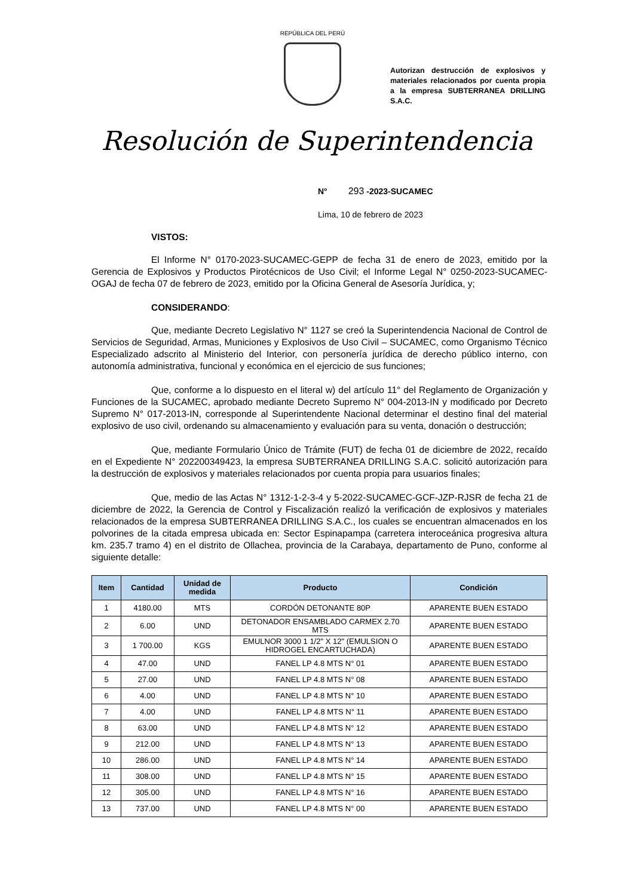REPÚBLICA DEL PERÚ
Autorizan destrucción de explosivos y materiales relacionados por cuenta propia a la empresa SUBTERRANEA DRILLING S.A.C.
Resolución de Superintendencia
N° 293 -2023-SUCAMEC
Lima, 10 de febrero de 2023
VISTOS:
El Informe N° 0170-2023-SUCAMEC-GEPP de fecha 31 de enero de 2023, emitido por la Gerencia de Explosivos y Productos Pirotécnicos de Uso Civil; el Informe Legal N° 0250-2023-SUCAMEC-OGAJ de fecha 07 de febrero de 2023, emitido por la Oficina General de Asesoría Jurídica, y;
CONSIDERANDO:
Que, mediante Decreto Legislativo N° 1127 se creó la Superintendencia Nacional de Control de Servicios de Seguridad, Armas, Municiones y Explosivos de Uso Civil – SUCAMEC, como Organismo Técnico Especializado adscrito al Ministerio del Interior, con personería jurídica de derecho público interno, con autonomía administrativa, funcional y económica en el ejercicio de sus funciones;
Que, conforme a lo dispuesto en el literal w) del artículo 11° del Reglamento de Organización y Funciones de la SUCAMEC, aprobado mediante Decreto Supremo N° 004-2013-IN y modificado por Decreto Supremo N° 017-2013-IN, corresponde al Superintendente Nacional determinar el destino final del material explosivo de uso civil, ordenando su almacenamiento y evaluación para su venta, donación o destrucción;
Que, mediante Formulario Único de Trámite (FUT) de fecha 01 de diciembre de 2022, recaído en el Expediente N° 202200349423, la empresa SUBTERRANEA DRILLING S.A.C. solicitó autorización para la destrucción de explosivos y materiales relacionados por cuenta propia para usuarios finales;
Que, medio de las Actas N° 1312-1-2-3-4 y 5-2022-SUCAMEC-GCF-JZP-RJSR de fecha 21 de diciembre de 2022, la Gerencia de Control y Fiscalización realizó la verificación de explosivos y materiales relacionados de la empresa SUBTERRANEA DRILLING S.A.C., los cuales se encuentran almacenados en los polvorines de la citada empresa ubicada en: Sector Espinapampa (carretera interoceánica progresiva altura km. 235.7 tramo 4) en el distrito de Ollachea, provincia de la Carabaya, departamento de Puno, conforme al siguiente detalle:
| Item | Cantidad | Unidad de medida | Producto | Condición |
| --- | --- | --- | --- | --- |
| 1 | 4180.00 | MTS | CORDÓN DETONANTE 80P | APARENTE BUEN ESTADO |
| 2 | 6.00 | UND | DETONADOR ENSAMBLADO CARMEX 2.70 MTS | APARENTE BUEN ESTADO |
| 3 | 1 700.00 | KGS | EMULNOR 3000 1 1/2" X 12" (EMULSION O HIDROGEL ENCARTUCHADA) | APARENTE BUEN ESTADO |
| 4 | 47.00 | UND | FANEL LP 4.8 MTS N° 01 | APARENTE BUEN ESTADO |
| 5 | 27.00 | UND | FANEL LP 4.8 MTS N° 08 | APARENTE BUEN ESTADO |
| 6 | 4.00 | UND | FANEL LP 4.8 MTS N° 10 | APARENTE BUEN ESTADO |
| 7 | 4.00 | UND | FANEL LP 4.8 MTS N° 11 | APARENTE BUEN ESTADO |
| 8 | 63.00 | UND | FANEL LP 4.8 MTS N° 12 | APARENTE BUEN ESTADO |
| 9 | 212.00 | UND | FANEL LP 4.8 MTS N° 13 | APARENTE BUEN ESTADO |
| 10 | 286.00 | UND | FANEL LP 4.8 MTS N° 14 | APARENTE BUEN ESTADO |
| 11 | 308.00 | UND | FANEL LP 4.8 MTS N° 15 | APARENTE BUEN ESTADO |
| 12 | 305.00 | UND | FANEL LP 4.8 MTS N° 16 | APARENTE BUEN ESTADO |
| 13 | 737.00 | UND | FANEL LP 4.8 MTS N° 00 | APARENTE BUEN ESTADO |